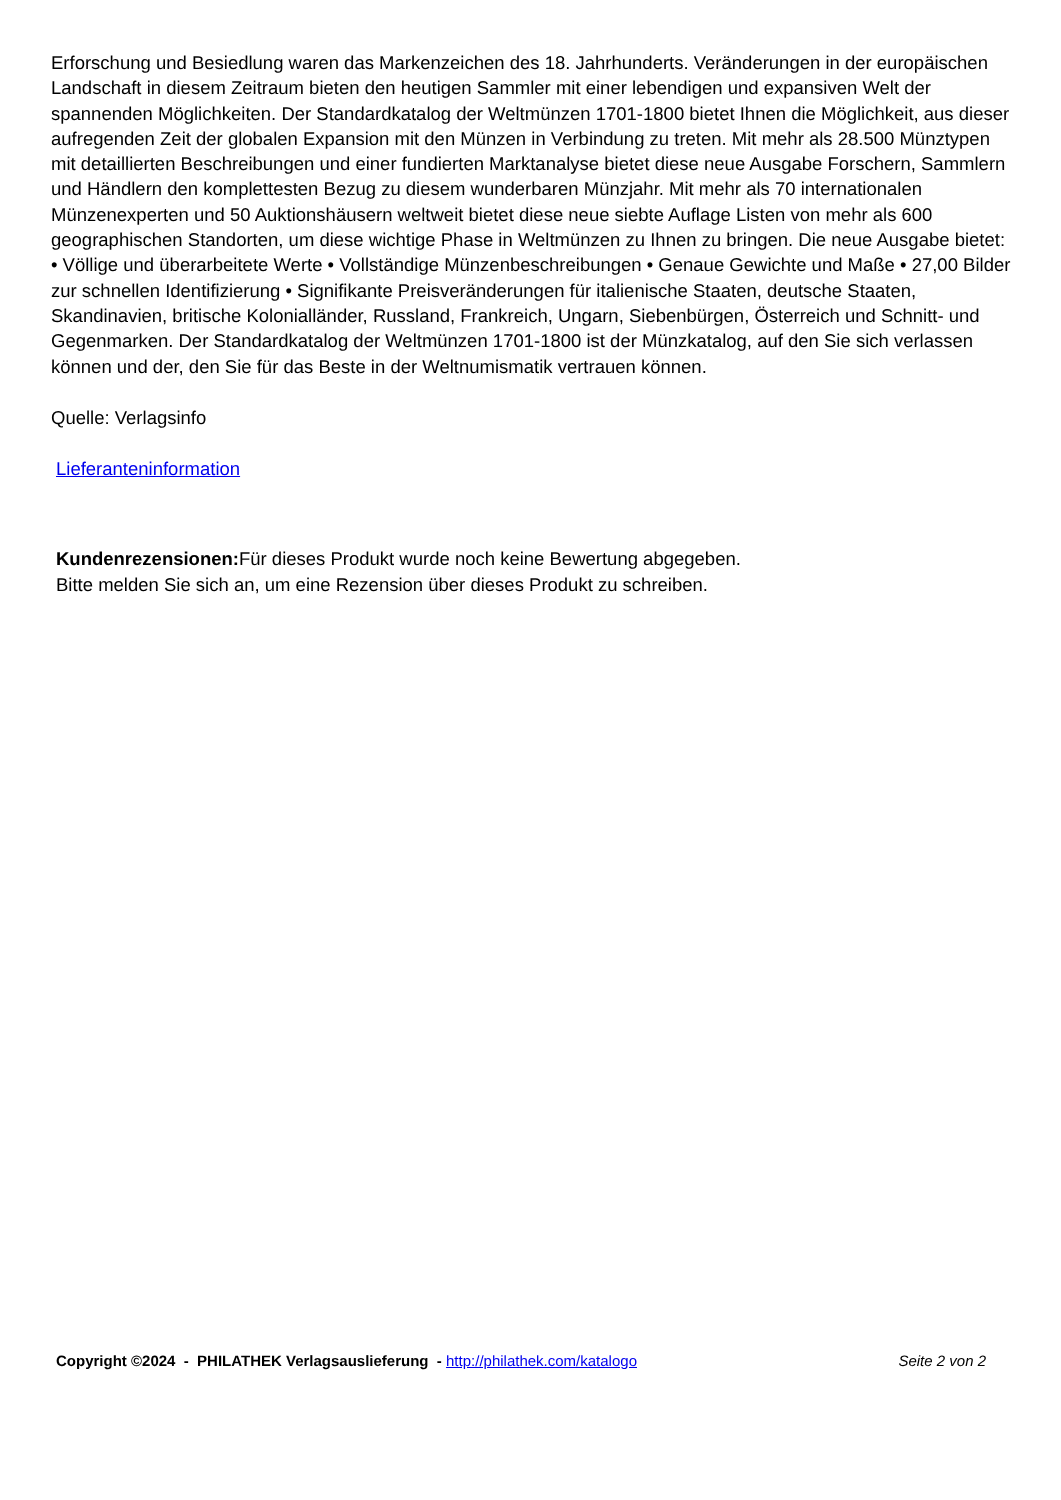Erforschung und Besiedlung waren das Markenzeichen des 18. Jahrhunderts. Veränderungen in der europäischen Landschaft in diesem Zeitraum bieten den heutigen Sammler mit einer lebendigen und expansiven Welt der spannenden Möglichkeiten. Der Standardkatalog der Weltmünzen 1701-1800 bietet Ihnen die Möglichkeit, aus dieser aufregenden Zeit der globalen Expansion mit den Münzen in Verbindung zu treten. Mit mehr als 28.500 Münztypen mit detaillierten Beschreibungen und einer fundierten Marktanalyse bietet diese neue Ausgabe Forschern, Sammlern und Händlern den komplettesten Bezug zu diesem wunderbaren Münzjahr. Mit mehr als 70 internationalen Münzenexperten und 50 Auktionshäusern weltweit bietet diese neue siebte Auflage Listen von mehr als 600 geographischen Standorten, um diese wichtige Phase in Weltmünzen zu Ihnen zu bringen. Die neue Ausgabe bietet: • Völlige und überarbeitete Werte • Vollständige Münzenbeschreibungen • Genaue Gewichte und Maße • 27,00 Bilder zur schnellen Identifizierung • Signifikante Preisveränderungen für italienische Staaten, deutsche Staaten, Skandinavien, britische Kolonialländer, Russland, Frankreich, Ungarn, Siebenbürgen, Österreich und Schnitt- und Gegenmarken. Der Standardkatalog der Weltmünzen 1701-1800 ist der Münzkatalog, auf den Sie sich verlassen können und der, den Sie für das Beste in der Weltnumismatik vertrauen können.
Quelle: Verlagsinfo
Lieferanteninformation
Kundenrezensionen: Für dieses Produkt wurde noch keine Bewertung abgegeben.
Bitte melden Sie sich an, um eine Rezension über dieses Produkt zu schreiben.
Copyright ©2024 - PHILATHEK Verlagsauslieferung - http://philathek.com/katalogo Seite 2 von 2